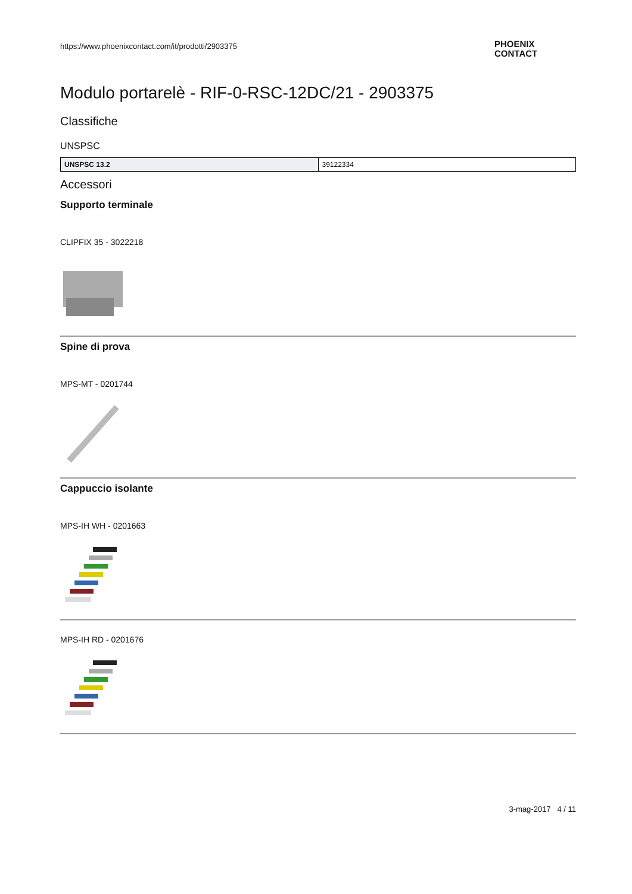https://www.phoenixcontact.com/it/prodotti/2903375
PHOENIX
CONTACT
Modulo portarelè - RIF-0-RSC-12DC/21 - 2903375
Classifiche
UNSPSC
| UNSPSC 13.2 | 39122334 |
Accessori
Supporto terminale
CLIPFIX 35 - 3022218
Spine di prova
MPS-MT - 0201744
Cappuccio isolante
MPS-IH WH - 0201663
MPS-IH RD - 0201676
3-mag-2017 4 / 11